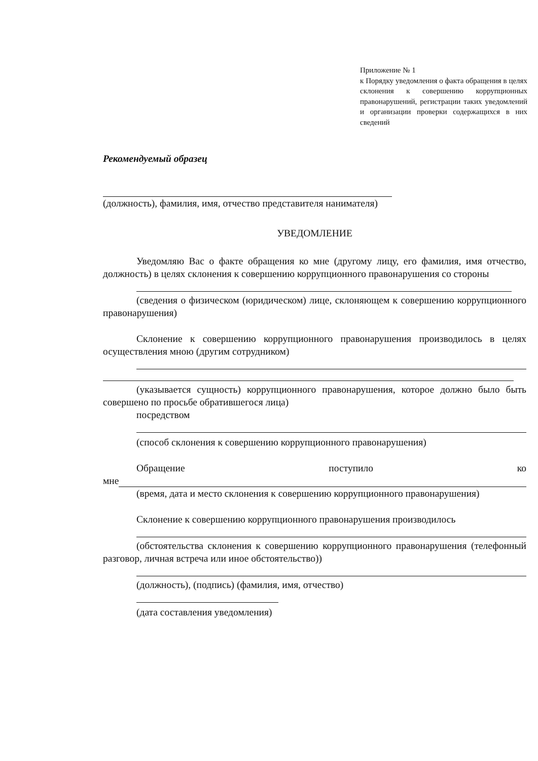Приложение № 1
к Порядку уведомления о факта обращения в целях склонения к совершению коррупционных правонарушений, регистрации таких уведомлений и организации проверки содержащихся в них сведений
Рекомендуемый образец
(должность), фамилия, имя, отчество представителя нанимателя)
УВЕДОМЛЕНИЕ
Уведомляю Вас о факте обращения ко мне (другому лицу, его фамилия, имя отчество, должность) в целях склонения к совершению коррупционного правонарушения со стороны
(сведения о физическом (юридическом) лице, склоняющем к совершению коррупционного правонарушения)
Склонение к совершению коррупционного правонарушения производилось в целях осуществления мною (другим сотрудником)
(указывается сущность) коррупционного правонарушения, которое должно было быть совершено по просьбе обратившегося лица)
посредством
(способ склонения к совершению коррупционного правонарушения)
Обращение поступило ко
мне
(время, дата и место склонения к совершению коррупционного правонарушения)
Склонение к совершению коррупционного правонарушения производилось
(обстоятельства склонения к совершению коррупционного правонарушения (телефонный разговор, личная встреча или иное обстоятельство))
(должность), (подпись) (фамилия, имя, отчество)
(дата составления уведомления)